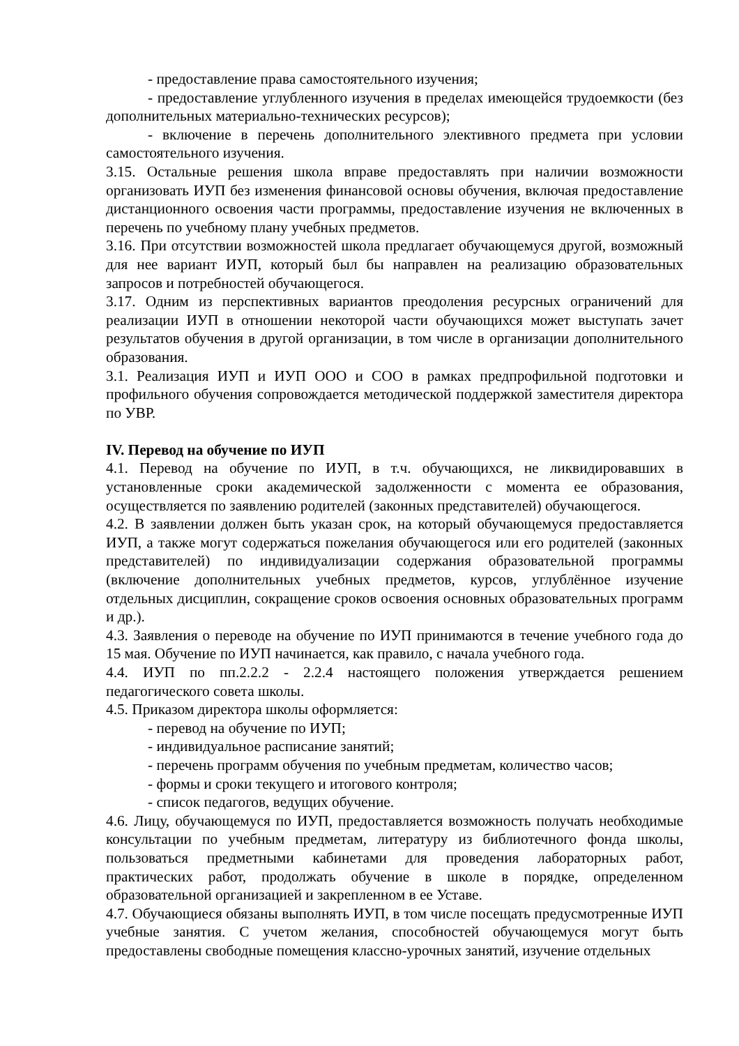- предоставление права самостоятельного изучения;
- предоставление углубленного изучения в пределах имеющейся трудоемкости (без дополнительных материально-технических ресурсов);
- включение в перечень дополнительного элективного предмета при условии самостоятельного изучения.
3.15. Остальные решения школа вправе предоставлять при наличии возможности организовать ИУП без изменения финансовой основы обучения, включая предоставление дистанционного освоения части программы, предоставление изучения не включенных в перечень по учебному плану учебных предметов.
3.16. При отсутствии возможностей школа предлагает обучающемуся другой, возможный для нее вариант ИУП, который был бы направлен на реализацию образовательных запросов и потребностей обучающегося.
3.17. Одним из перспективных вариантов преодоления ресурсных ограничений для реализации ИУП в отношении некоторой части обучающихся может выступать зачет результатов обучения в другой организации, в том числе в организации дополнительного образования.
3.1. Реализация ИУП и ИУП ООО и СОО в рамках предпрофильной подготовки и профильного обучения сопровождается методической поддержкой заместителя директора по УВР.
IV. Перевод на обучение по ИУП
4.1. Перевод на обучение по ИУП, в т.ч. обучающихся, не ликвидировавших в установленные сроки академической задолженности с момента ее образования, осуществляется по заявлению родителей (законных представителей) обучающегося.
4.2. В заявлении должен быть указан срок, на который обучающемуся предоставляется ИУП, а также могут содержаться пожелания обучающегося или его родителей (законных представителей) по индивидуализации содержания образовательной программы (включение дополнительных учебных предметов, курсов, углублённое изучение отдельных дисциплин, сокращение сроков освоения основных образовательных программ и др.).
4.3. Заявления о переводе на обучение по ИУП принимаются в течение учебного года до 15 мая. Обучение по ИУП начинается, как правило, с начала учебного года.
4.4. ИУП по пп.2.2.2 - 2.2.4 настоящего положения утверждается решением педагогического совета школы.
4.5. Приказом директора школы оформляется:
- перевод на обучение по ИУП;
- индивидуальное расписание занятий;
- перечень программ обучения по учебным предметам, количество часов;
- формы и сроки текущего и итогового контроля;
- список педагогов, ведущих обучение.
4.6. Лицу, обучающемуся по ИУП, предоставляется возможность получать необходимые консультации по учебным предметам, литературу из библиотечного фонда школы, пользоваться предметными кабинетами для проведения лабораторных работ, практических работ, продолжать обучение в школе в порядке, определенном образовательной организацией и закрепленном в ее Уставе.
4.7. Обучающиеся обязаны выполнять ИУП, в том числе посещать предусмотренные ИУП учебные занятия. С учетом желания, способностей обучающемуся могут быть предоставлены свободные помещения классно-урочных занятий, изучение отдельных